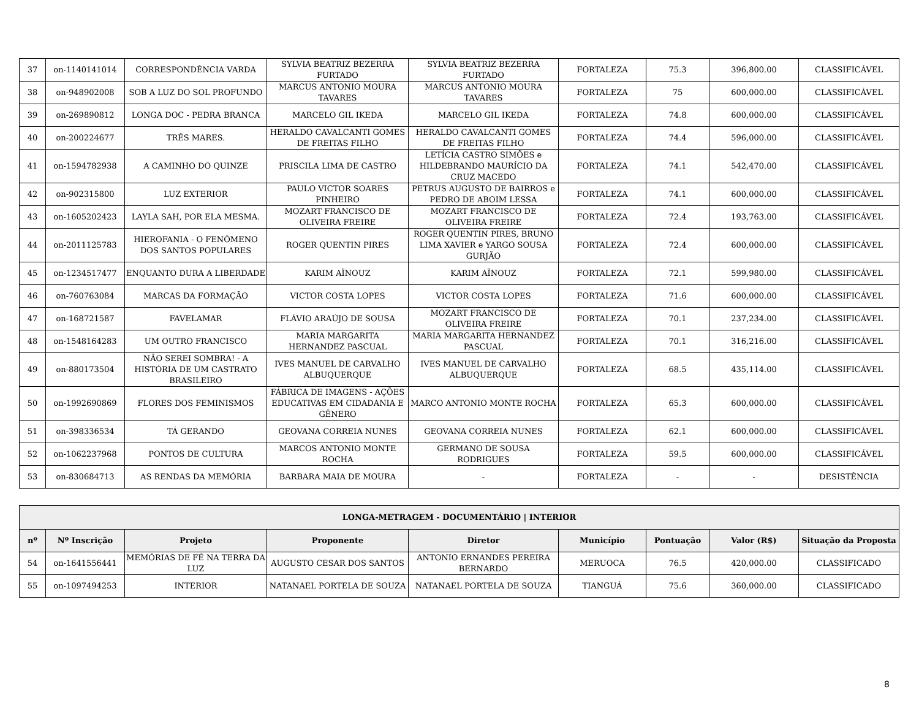| 37 | on-1140141014 | CORRESPONDÊNCIA VARDA | SYLVIA BEATRIZ BEZERRA FURTADO | SYLVIA BEATRIZ BEZERRA FURTADO | FORTALEZA | 75.3 | 396,800.00 | CLASSIFICÁVEL |
| 38 | on-948902008 | SOB A LUZ DO SOL PROFUNDO | MARCUS ANTONIO MOURA TAVARES | MARCUS ANTONIO MOURA TAVARES | FORTALEZA | 75 | 600,000.00 | CLASSIFICÁVEL |
| 39 | on-269890812 | LONGA DOC - PEDRA BRANCA | MARCELO GIL IKEDA | MARCELO GIL IKEDA | FORTALEZA | 74.8 | 600,000.00 | CLASSIFICÁVEL |
| 40 | on-200224677 | TRÊS MARES. | HERALDO CAVALCANTI GOMES DE FREITAS FILHO | HERALDO CAVALCANTI GOMES DE FREITAS FILHO | FORTALEZA | 74.4 | 596,000.00 | CLASSIFICÁVEL |
| 41 | on-1594782938 | A CAMINHO DO QUINZE | PRISCILA LIMA DE CASTRO | LETÍCIA CASTRO SIMÕES e HILDEBRANDO MAURÍCIO DA CRUZ MACEDO | FORTALEZA | 74.1 | 542,470.00 | CLASSIFICÁVEL |
| 42 | on-902315800 | LUZ EXTERIOR | PAULO VICTOR SOARES PINHEIRO | PETRUS AUGUSTO DE BAIRROS e PEDRO DE ABOIM LESSA | FORTALEZA | 74.1 | 600,000.00 | CLASSIFICÁVEL |
| 43 | on-1605202423 | LAYLA SAH, POR ELA MESMA. | MOZART FRANCISCO DE OLIVEIRA FREIRE | MOZART FRANCISCO DE OLIVEIRA FREIRE | FORTALEZA | 72.4 | 193,763.00 | CLASSIFICÁVEL |
| 44 | on-2011125783 | HIEROFANIA - O FENÔMENO DOS SANTOS POPULARES | ROGER QUENTIN PIRES | ROGER QUENTIN PIRES, BRUNO LIMA XAVIER e YARGO SOUSA GURJÃO | FORTALEZA | 72.4 | 600,000.00 | CLASSIFICÁVEL |
| 45 | on-1234517477 | ENQUANTO DURA A LIBERDADE | KARIM AÏNOUZ | KARIM AÏNOUZ | FORTALEZA | 72.1 | 599,980.00 | CLASSIFICÁVEL |
| 46 | on-760763084 | MARCAS DA FORMAÇÃO | VICTOR COSTA LOPES | VICTOR COSTA LOPES | FORTALEZA | 71.6 | 600,000.00 | CLASSIFICÁVEL |
| 47 | on-168721587 | FAVELAMAR | FLÁVIO ARAÚJO DE SOUSA | MOZART FRANCISCO DE OLIVEIRA FREIRE | FORTALEZA | 70.1 | 237,234.00 | CLASSIFICÁVEL |
| 48 | on-1548164283 | UM OUTRO FRANCISCO | MARIA MARGARITA HERNANDEZ PASCUAL | MARIA MARGARITA HERNANDEZ PASCUAL | FORTALEZA | 70.1 | 316,216.00 | CLASSIFICÁVEL |
| 49 | on-880173504 | NÃO SEREI SOMBRA! - A HISTÓRIA DE UM CASTRATO BRASILEIRO | IVES MANUEL DE CARVALHO ALBUQUERQUE | IVES MANUEL DE CARVALHO ALBUQUERQUE | FORTALEZA | 68.5 | 435,114.00 | CLASSIFICÁVEL |
| 50 | on-1992690869 | FLORES DOS FEMINISMOS | FÁBRICA DE IMAGENS - AÇÕES EDUCATIVAS EM CIDADANIA E GÊNERO | MARCO ANTONIO MONTE ROCHA | FORTALEZA | 65.3 | 600,000.00 | CLASSIFICÁVEL |
| 51 | on-398336534 | TÁ GERANDO | GEOVANA CORREIA NUNES | GEOVANA CORREIA NUNES | FORTALEZA | 62.1 | 600,000.00 | CLASSIFICÁVEL |
| 52 | on-1062237968 | PONTOS DE CULTURA | MARCOS ANTONIO MONTE ROCHA | GERMANO DE SOUSA RODRIGUES | FORTALEZA | 59.5 | 600,000.00 | CLASSIFICÁVEL |
| 53 | on-830684713 | AS RENDAS DA MEMÓRIA | BARBARA MAIA DE MOURA | - | FORTALEZA | - | - | DESISTÊNCIA |
| LONGA-METRAGEM - DOCUMENTÁRIO / INTERIOR | | | | | | | | |
| --- | --- | --- | --- | --- | --- | --- | --- | --- |
| nº | Nº Inscrição | Projeto | Proponente | Diretor | Município | Pontuação | Valor (R$) | Situação da Proposta |
| 54 | on-1641556441 | MEMÓRIAS DE FÉ NA TERRA DA LUZ | AUGUSTO CESAR DOS SANTOS | ANTONIO ERNANDES PEREIRA BERNARDO | MERUOCA | 76.5 | 420,000.00 | CLASSIFICADO |
| 55 | on-1097494253 | INTERIOR | NATANAEL PORTELA DE SOUZA | NATANAEL PORTELA DE SOUZA | TIANGUÁ | 75.6 | 360,000.00 | CLASSIFICADO |
8